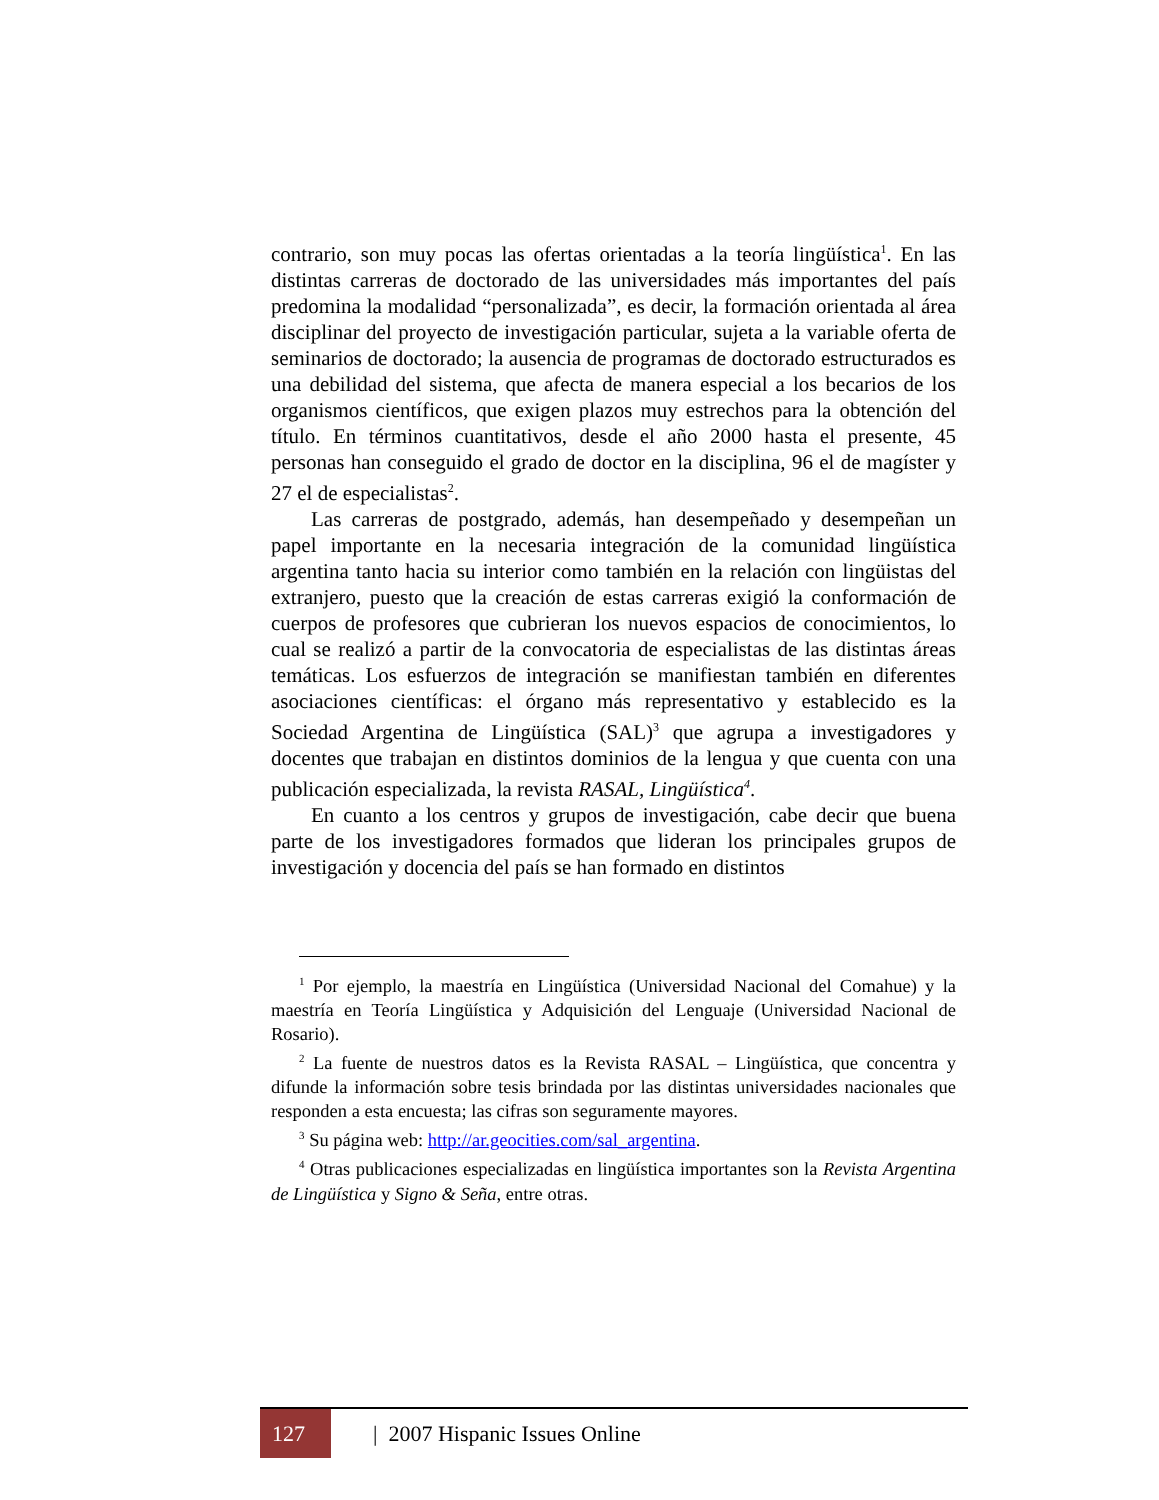contrario, son muy pocas las ofertas orientadas a la teoría lingüística<sup>1</sup>. En las distintas carreras de doctorado de las universidades más importantes del país predomina la modalidad “personalizada”, es decir, la formación orientada al área disciplinar del proyecto de investigación particular, sujeta a la variable oferta de seminarios de doctorado; la ausencia de programas de doctorado estructurados es una debilidad del sistema, que afecta de manera especial a los becarios de los organismos científicos, que exigen plazos muy estrechos para la obtención del título. En términos cuantitativos, desde el año 2000 hasta el presente, 45 personas han conseguido el grado de doctor en la disciplina, 96 el de magíster y 27 el de especialistas<sup>2</sup>.
Las carreras de postgrado, además, han desempeñado y desempeñan un papel importante en la necesaria integración de la comunidad lingüística argentina tanto hacia su interior como también en la relación con lingüistas del extranjero, puesto que la creación de estas carreras exigió la conformación de cuerpos de profesores que cubrieran los nuevos espacios de conocimientos, lo cual se realizó a partir de la convocatoria de especialistas de las distintas áreas temáticas. Los esfuerzos de integración se manifiestan también en diferentes asociaciones científicas: el órgano más representativo y establecido es la Sociedad Argentina de Lingüística (SAL)<sup>3</sup> que agrupa a investigadores y docentes que trabajan en distintos dominios de la lengua y que cuenta con una publicación especializada, la revista RASAL, Lingüística<sup>4</sup>.
En cuanto a los centros y grupos de investigación, cabe decir que buena parte de los investigadores formados que lideran los principales grupos de investigación y docencia del país se han formado en distintos
<sup>1</sup> Por ejemplo, la maestría en Lingüística (Universidad Nacional del Comahue) y la maestría en Teoría Lingüística y Adquisición del Lenguaje (Universidad Nacional de Rosario).
<sup>2</sup> La fuente de nuestros datos es la Revista RASAL – Lingüística, que concentra y difunde la información sobre tesis brindada por las distintas universidades nacionales que responden a esta encuesta; las cifras son seguramente mayores.
<sup>3</sup> Su página web: http://ar.geocities.com/sal_argentina.
<sup>4</sup> Otras publicaciones especializadas en lingüística importantes son la Revista Argentina de Lingüística y Signo & Seña, entre otras.
127 | 2007 Hispanic Issues Online